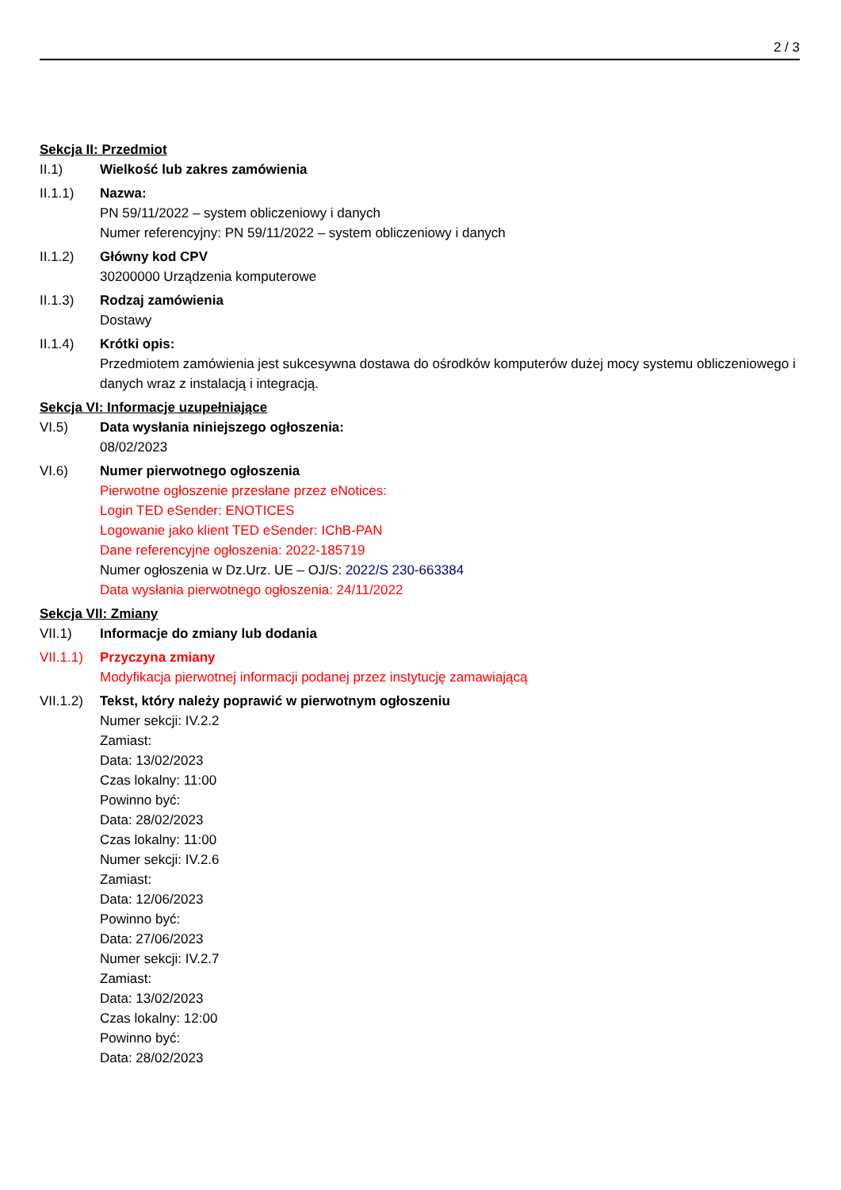2 / 3
Sekcja II: Przedmiot
II.1) Wielkość lub zakres zamówienia
II.1.1) Nazwa:
PN 59/11/2022 – system obliczeniowy i danych
Numer referencyjny: PN 59/11/2022 – system obliczeniowy i danych
II.1.2) Główny kod CPV
30200000 Urządzenia komputerowe
II.1.3) Rodzaj zamówienia
Dostawy
II.1.4) Krótki opis:
Przedmiotem zamówienia jest sukcesywna dostawa do ośrodków komputerów dużej mocy systemu obliczeniowego i danych wraz z instalacją i integracją.
Sekcja VI: Informacje uzupełniające
VI.5) Data wysłania niniejszego ogłoszenia:
08/02/2023
VI.6) Numer pierwotnego ogłoszenia
Pierwotne ogłoszenie przesłane przez eNotices:
Login TED eSender: ENOTICES
Logowanie jako klient TED eSender: IChB-PAN
Dane referencyjne ogłoszenia: 2022-185719
Numer ogłoszenia w Dz.Urz. UE – OJ/S: 2022/S 230-663384
Data wysłania pierwotnego ogłoszenia: 24/11/2022
Sekcja VII: Zmiany
VII.1) Informacje do zmiany lub dodania
VII.1.1)
Przyczyna zmiany
Modyfikacja pierwotnej informacji podanej przez instytucję zamawiającą
VII.1.2)
Tekst, który należy poprawić w pierwotnym ogłoszeniu
Numer sekcji: IV.2.2
Zamiast:
Data: 13/02/2023
Czas lokalny: 11:00
Powinno być:
Data: 28/02/2023
Czas lokalny: 11:00
Numer sekcji: IV.2.6
Zamiast:
Data: 12/06/2023
Powinno być:
Data: 27/06/2023
Numer sekcji: IV.2.7
Zamiast:
Data: 13/02/2023
Czas lokalny: 12:00
Powinno być:
Data: 28/02/2023